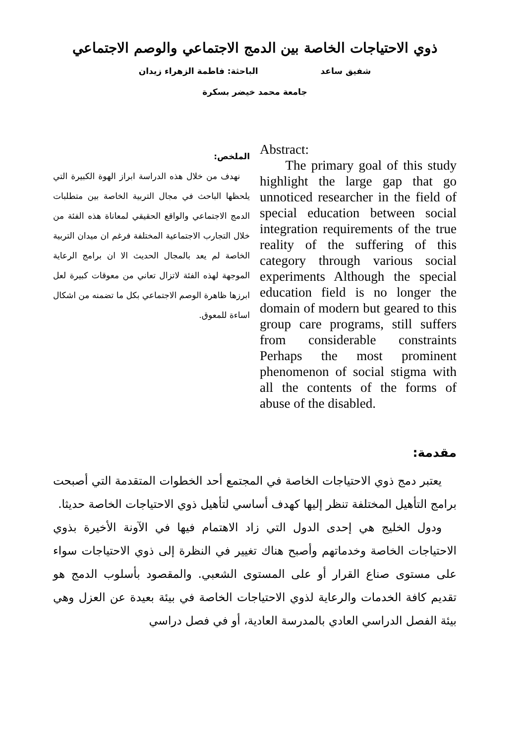ذوي الاحتياجات الخاصة بين الدمج الاجتماعي والوصم الاجتماعي
شفيق ساعد الباحثة: فاطمة الزهراء زيدان
جامعة محمد خيضر بسكرة
الملخص:
نهدف من خلال هذه الدراسة ابراز الهوة الكبيرة التي يلحظها الباحث في مجال التربية الخاصة بين متطلبات الدمج الاجتماعي والواقع الحقيقي لمعاناة هذه الفئة من خلال التجارب الاجتماعية المختلفة فرغم ان ميدان التربية الخاصة لم يعد بالمجال الحديث الا ان برامج الرعاية الموجهة لهذه الفئة لاتزال تعاني من معوقات كبيرة لعل ابرزها ظاهرة الوصم الاجتماعي بكل ما تضمنه من اشكال اساءة للمعوق.
Abstract:
The primary goal of this study highlight the large gap that go unnoticed researcher in the field of special education between social integration requirements of the true reality of the suffering of this category through various social experiments Although the special education field is no longer the domain of modern but geared to this group care programs, still suffers from considerable constraints Perhaps the most prominent phenomenon of social stigma with all the contents of the forms of abuse of the disabled.
مقدمة:
يعتبر دمج ذوي الاحتياجات الخاصة في المجتمع أحد الخطوات المتقدمة التي أصبحت برامج التأهيل المختلفة تنظر إليها كهدف أساسي لتأهيل ذوي الاحتياجات الخاصة حديثا.
ودول الخليج هي إحدى الدول التي زاد الاهتمام فيها في الآونة الأخيرة بذوي الاحتياجات الخاصة وخدماتهم وأصبح هناك تغيير في النظرة إلى ذوي الاحتياجات سواء على مستوى صناع القرار أو على المستوى الشعبي. والمقصود بأسلوب الدمج هو تقديم كافة الخدمات والرعاية لذوي الاحتياجات الخاصة في بيئة بعيدة عن العزل وهي بيئة الفصل الدراسي العادي بالمدرسة العادية، أو في فصل دراسي